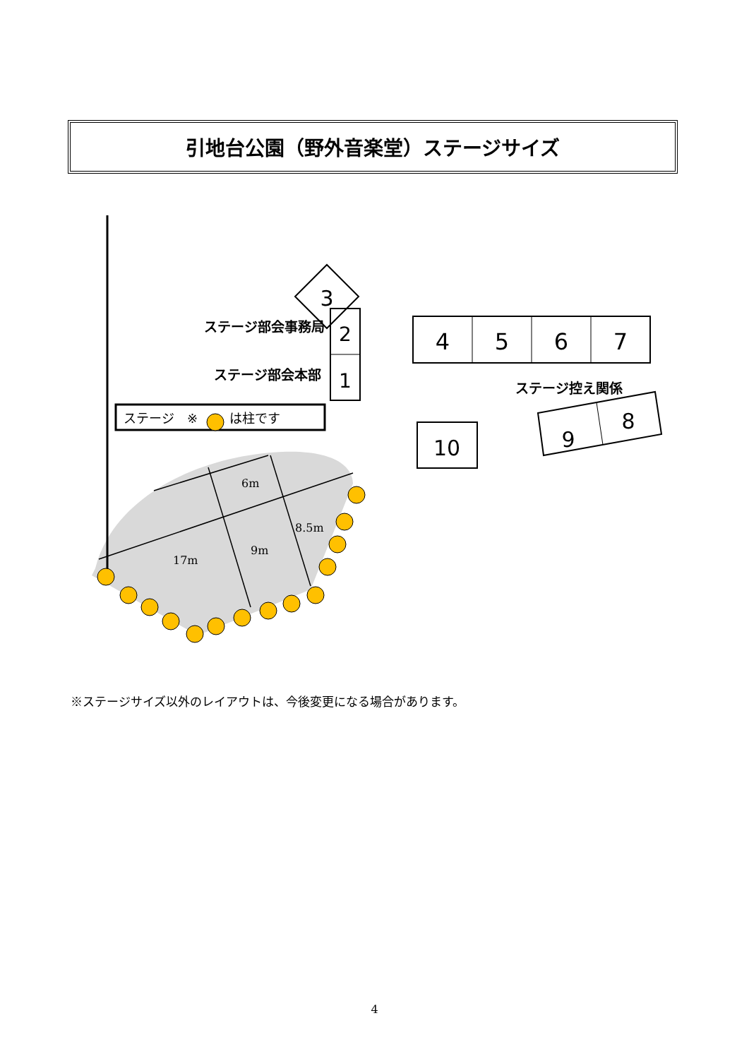引地台公園（野外音楽堂）ステージサイズ
3
2
1
ステージ部会事務局
ステージ部会本部
4
5
6
7
ステージ控え関係
10
9
8
ステージ　※
は柱です
6m
8.5m
9m
17m
※ステージサイズ以外のレイアウトは、今後変更になる場合があります。
4